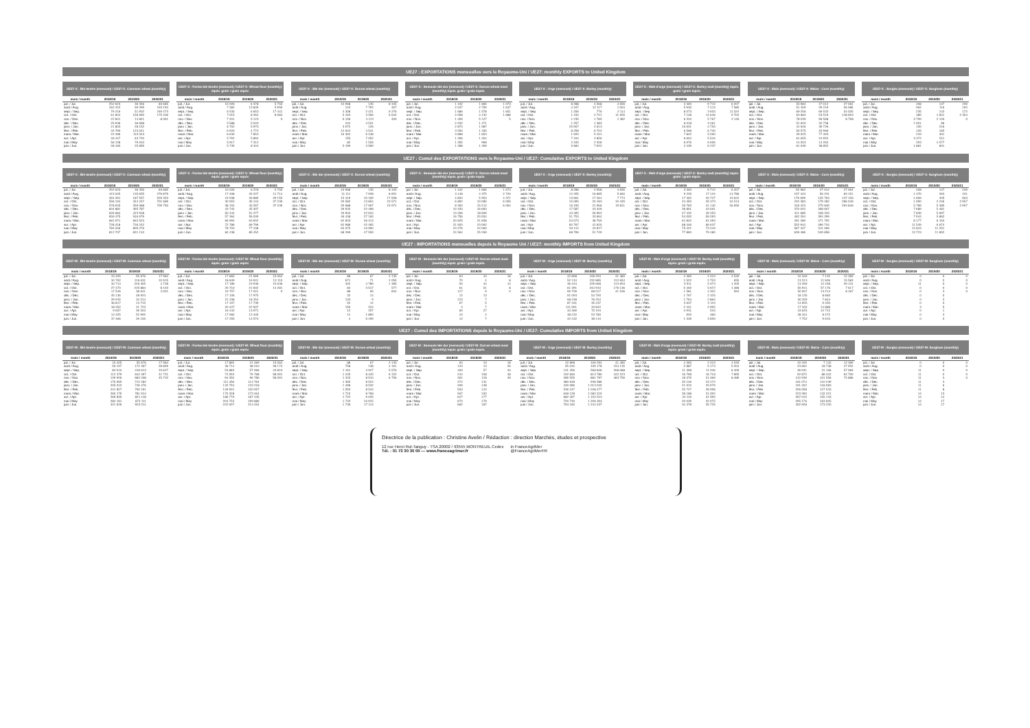UE27 : EXPORTATIONS mensuelles vers le Royaume-Uni / UE27: monthly EXPORTS to United Kingdom
| UE27-X : Blé tendre (mensuel) / UE27-X: Common wheat (monthly) | | | |
| --- | --- | --- | --- |
| mois / month | 2018/19 | 2019/20 | 2020/21 |
| juil. / Jul. | 252 623 | 36 356 | 83 685 |
| août / Aug. | 162 422 | 99 299 | 193 194 |
| sept. / Sep. | 79 216 | 51 902 | 249 473 |
| oct. / Oct. | 61 844 | 156 690 | 175 336 |
| nov. / Nov. | 22 841 | 14 841 | 8 061 |
| déc. / Dec. | 25 936 | 36 698 | |
| janv. / Jan. | 21 803 | 28 152 | |
| févr. / Feb. | 32 790 | 123 041 | |
| mars / Mar. | 22 496 | 115 543 | |
| avr. / Apr. | 46 447 | 63 720 | |
| mai / May | 56 128 | 79 034 | |
| juin / Jun. | 28 160 | 25 859 | |
| UE27-X : Farine blé tendre (mensuel) / UE27-X: Wheat flour (monthly) équiv. grain / grain equiv. | | | |
| --- | --- | --- | --- |
| mois / month | 2018/19 | 2019/20 | 2020/21 |
| juil. / Jul. | 10 026 | 6 378 | 5 755 |
| août / Aug. | 7 382 | 13 849 | 5 959 |
| sept. / Sep. | 6 530 | 6 653 | 17 441 |
| oct. / Oct. | 7 015 | 8 264 | 8 084 |
| nov. / Nov. | 7 201 | 5 123 | 0 |
| déc. / Dec. | 5 588 | 5 040 | |
| janv. / Jan. | 6 702 | 5 970 | |
| févr. / Feb. | 6 920 | 4 772 | |
| mars / Mar. | 6 630 | 7 853 | |
| avr. / Apr. | 5 792 | 5 894 | |
| mai / May | 5 917 | 7 312 | |
| juin / Jun. | 5 735 | 8 344 | |
| UE27-X : Blé dur (mensuel) / UE27-X: Durum wheat (monthly) | | | |
| --- | --- | --- | --- |
| mois / month | 2018/19 | 2019/20 | 2020/21 |
| juil. / Jul. | 10 968 | 135 | 8 345 |
| août / Aug. | 143 | 7 792 | 307 |
| sept. / Sep. | 4 308 | 2 421 | 9 276 |
| oct. / Oct. | 5 163 | 3 506 | 5 644 |
| nov. / Nov. | 9 106 | 4 113 | 400 |
| déc. / Dec. | 244 | 4 531 | |
| janv. / Jan. | 3 972 | 126 | |
| févr. / Feb. | 12 644 | 4 541 | |
| mars / Mar. | 16 394 | 9 248 | |
| avr. / Apr. | 155 | 7 052 | |
| mai / May | 82 | 1 526 | |
| juin / Jun. | 5 199 | 3 569 | |
| UE27-X : Semoule blé dur (mensuel) / UE27-X: Durum wheat meal (monthly) équiv. grain / grain équiv. | | | |
| --- | --- | --- | --- |
| mois / month | 2018/19 | 2019/20 | 2020/21 |
| juil. / Jul. | 1 102 | 1 666 | 1 073 |
| août / Aug. | 2 047 | 2 709 | 1 647 |
| sept. / Sep. | 1 686 | 1 578 | 1 651 |
| oct. / Oct. | 2 058 | 4 132 | 1 688 |
| nov. / Nov. | 1 409 | 5 127 | 5 |
| déc. / Dec. | 2 032 | 1 471 | |
| janv. / Jan. | 2 874 | 1 987 | |
| févr. / Feb. | 3 550 | 1 335 | |
| mars / Mar. | 3 868 | 1 653 | |
| avr. / Apr. | 1 296 | 1 404 | |
| mai / May | 1 355 | 998 | |
| juin / Jun. | 1 288 | 1 209 | |
| UE27-X : Orge (mensuel) / UE27-X: Barley (monthly) | | | |
| --- | --- | --- | --- |
| mois / month | 2018/19 | 2019/20 | 2020/21 |
| juil. / Jul. | 8 288 | 4 568 | 4 656 |
| août / Aug. | 4 167 | 12 117 | 1 004 |
| sept. / Sep. | 1 206 | 776 | 2 114 |
| oct. / Oct. | 1 434 | 2 721 | 11 655 |
| nov. / Nov. | 1 235 | 1 785 | 1 382 |
| déc. / Dec. | 1 257 | 1 383 | |
| janv. / Jan. | 25 907 | 2 613 | |
| févr. / Feb. | 8 258 | 6 702 | |
| mars / Mar. | 1 920 | 5 101 | |
| avr. / Apr. | 7 194 | 2 856 | |
| mai / May | 2 345 | 2 306 | |
| juin / Jun. | 5 684 | 7 922 | |
| UE27-X : Malt d'orge (mensuel) / UE27-X: Barley malt (monthly) équiv. grain / grain équiv. | | | |
| --- | --- | --- | --- |
| mois / month | 2018/19 | 2019/20 | 2020/21 |
| juil. / Jul. | 3 300 | 9 712 | 6 207 |
| août / Aug. | 5 930 | 7 413 | 7 580 |
| sept. / Sep. | 8 073 | 3 603 | 11 024 |
| oct. / Oct. | 7 148 | 14 646 | 9 702 |
| nov. / Nov. | 6 334 | 5 767 | 2 146 |
| déc. / Dec. | 6 018 | 3 461 | |
| janv. / Jan. | 10 631 | 4 753 | |
| févr. / Feb. | 6 568 | 6 740 | |
| mars / Mar. | 7 842 | 5 000 | |
| avr. / Apr. | 6 604 | 5 544 | |
| mai / May | 6 976 | 6 606 | |
| juin / Jun. | 2 439 | 6 237 | |
| UE27-X : Maïs (mensuel) / UE27-X: Maize - Corn (monthly) | | | |
| --- | --- | --- | --- |
| mois / month | 2018/19 | 2019/20 | 2020/21 |
| juil. / Jul. | 55 984 | 27 012 | 27 064 |
| août / Aug. | 51 459 | 29 219 | 56 086 |
| sept. / Sep. | 69 256 | 69 532 | 54 005 |
| oct. / Oct. | 63 684 | 53 519 | 148 693 |
| nov. / Nov. | 78 039 | 96 568 | 8 798 |
| déc. / Dec. | 51 620 | 32 758 | |
| janv. / Jan. | 41 646 | 39 726 | |
| févr. / Feb. | 50 575 | 45 966 | |
| mars / Mar. | 29 025 | 77 493 | |
| avr. / Apr. | 61 655 | 24 952 | |
| mai / May | 14 503 | 14 262 | |
| juin / Jun. | 61 039 | 38 852 | |
| UE27-X : Sorgho (mensuel) / UE27-X: Sorghum (monthly) | | | |
| --- | --- | --- | --- |
| mois / month | 2018/19 | 2019/20 | 2020/21 |
| juil. / Jul. | 408 | 147 | 239 |
| août / Aug. | 962 | 116 | 192 |
| sept. / Sep. | 235 | 142 | 172 |
| oct. / Oct. | 385 | 1 841 | 2 354 |
| nov. / Nov. | 3 799 | 2 140 | 0 |
| déc. / Dec. | 1 901 | 96 | |
| janv. / Jan. | 150 | 216 | |
| févr. / Feb. | 105 | 165 | |
| mars / Mar. | 233 | 301 | |
| avr. / Apr. | 3 372 | 511 | |
| mai / May | 293 | 4 577 | |
| juin / Jun. | 1 881 | 601 | |
UE27 : Cumul des EXPORTATIONS vers le Royaume-Uni / UE27: Cumulative EXPORTS to United Kingdom
| UE27-X : Blé tendre (mensuel) / UE27-X: Common wheat (monthly) | | | |
| --- | --- | --- | --- |
| mois / month | 2018/19 | 2019/20 | 2020/21 |
| juil. / Jul. | 252 623 | 36 356 | 83 685 |
| août / Aug. | 415 045 | 135 655 | 276 879 |
| sept. / Sep. | 494 261 | 187 557 | 526 353 |
| oct. / Oct. | 556 104 | 344 247 | 701 689 |
| nov. / Nov. | 578 945 | 359 088 | 709 750 |
| déc. / Dec. | 604 881 | 395 787 | |
| janv. / Jan. | 626 684 | 423 938 | |
| févr. / Feb. | 659 475 | 546 979 | |
| mars / Mar. | 681 971 | 662 523 | |
| avr. / Apr. | 728 418 | 726 242 | |
| mai / May | 784 546 | 805 276 | |
| juin / Jun. | 812 707 | 831 134 | |
| UE27-X : Farine blé tendre (mensuel) / UE27-X: Wheat flour (monthly) équiv. grain / grain equiv. | | | |
| --- | --- | --- | --- |
| mois / month | 2018/19 | 2019/20 | 2020/21 |
| juil. / Jul. | 10 026 | 6 378 | 5 755 |
| août / Aug. | 17 408 | 20 227 | 11 714 |
| sept. / Sep. | 23 938 | 26 880 | 29 155 |
| oct. / Oct. | 30 953 | 35 144 | 37 239 |
| nov. / Nov. | 38 154 | 40 267 | 37 239 |
| déc. / Dec. | 43 742 | 45 307 | |
| janv. / Jan. | 50 444 | 51 277 | |
| févr. / Feb. | 57 364 | 56 049 | |
| mars / Mar. | 66 994 | 63 902 | |
| avr. / Apr. | 72 786 | 69 796 | |
| mai / May | 78 703 | 77 108 | |
| juin / Jun. | 84 438 | 85 452 | |
| UE27-X : Blé dur (mensuel) / UE27-X: Durum wheat (monthly) | | | |
| --- | --- | --- | --- |
| mois / month | 2018/19 | 2019/20 | 2020/21 |
| juil. / Jul. | 10 968 | 135 | 8 345 |
| août / Aug. | 11 111 | 7 928 | 8 651 |
| sept. / Sep. | 15 419 | 10 349 | 17 928 |
| oct. / Oct. | 20 582 | 13 854 | 23 571 |
| nov. / Nov. | 29 688 | 17 967 | 23 971 |
| déc. / Dec. | 29 932 | 22 498 | |
| janv. / Jan. | 33 904 | 22 624 | |
| févr. / Feb. | 46 448 | 27 165 | |
| mars / Mar. | 62 833 | 36 413 | |
| avr. / Apr. | 62 988 | 42 465 | |
| mai / May | 63 070 | 43 990 | |
| juin / Jun. | 68 269 | 47 559 | |
| UE27-X : Semoule blé dur (mensuel) / UE27-X: Durum wheat meal (monthly) équiv. grain / grain équiv. | | | |
| --- | --- | --- | --- |
| mois / month | 2018/19 | 2019/20 | 2020/21 |
| juil. / Jul. | 1 102 | 1 666 | 1 073 |
| août / Aug. | 3 148 | 4 375 | 2 720 |
| sept. / Sep. | 4 834 | 5 953 | 4 371 |
| oct. / Oct. | 6 892 | 10 085 | 6 059 |
| nov. / Nov. | 8 300 | 15 212 | 6 064 |
| déc. / Dec. | 10 333 | 16 683 | |
| janv. / Jan. | 13 206 | 18 669 | |
| févr. / Feb. | 16 756 | 20 004 | |
| mars / Mar. | 20 625 | 21 658 | |
| avr. / Apr. | 21 920 | 23 062 | |
| mai / May | 23 276 | 24 060 | |
| juin / Jun. | 24 564 | 25 269 | |
| UE27-X : Orge (mensuel) / UE27-X: Barley (monthly) | | | |
| --- | --- | --- | --- |
| mois / month | 2018/19 | 2019/20 | 2020/21 |
| juil. / Jul. | 8 288 | 4 568 | 4 656 |
| août / Aug. | 12 455 | 16 685 | 5 660 |
| sept. / Sep. | 13 661 | 17 461 | 7 774 |
| oct. / Oct. | 15 095 | 20 183 | 19 429 |
| nov. / Nov. | 16 330 | 21 966 | 20 811 |
| déc. / Dec. | 17 587 | 23 349 | |
| janv. / Jan. | 43 495 | 26 962 | |
| févr. / Feb. | 51 753 | 33 664 | |
| mars / Mar. | 53 573 | 38 765 | |
| avr. / Apr. | 60 767 | 41 620 | |
| mai / May | 63 112 | 43 927 | |
| juin / Jun. | 68 796 | 51 749 | |
| UE27-X : Malt d'orge (mensuel) / UE27-X: Barley malt (monthly) équiv. grain / grain équiv. | | | |
| --- | --- | --- | --- |
| mois / month | 2018/19 | 2019/20 | 2020/21 |
| juil. / Jul. | 3 300 | 9 712 | 6 207 |
| août / Aug. | 9 230 | 17 124 | 13 786 |
| sept. / Sep. | 17 302 | 20 727 | 24 811 |
| oct. / Oct. | 24 450 | 35 373 | 34 513 |
| nov. / Nov. | 30 783 | 41 140 | 36 659 |
| déc. / Dec. | 36 801 | 44 601 | |
| janv. / Jan. | 47 432 | 49 353 | |
| févr. / Feb. | 54 000 | 56 093 | |
| mars / Mar. | 61 842 | 61 093 | |
| avr. / Apr. | 68 446 | 66 637 | |
| mai / May | 75 421 | 73 243 | |
| juin / Jun. | 77 860 | 79 480 | |
| UE27-X : Maïs (mensuel) / UE27-X: Maize - Corn (monthly) | | | |
| --- | --- | --- | --- |
| mois / month | 2018/19 | 2019/20 | 2020/21 |
| juil. / Jul. | 55 984 | 27 012 | 27 064 |
| août / Aug. | 107 443 | 56 231 | 83 151 |
| sept. / Sep. | 176 699 | 125 763 | 137 156 |
| oct. / Oct. | 240 383 | 179 282 | 286 049 |
| nov. / Nov. | 318 423 | 275 849 | 294 846 |
| déc. / Dec. | 370 042 | 308 607 | |
| janv. / Jan. | 411 689 | 348 333 | |
| févr. / Feb. | 462 264 | 394 299 | |
| mars / Mar. | 491 289 | 471 792 | |
| avr. / Apr. | 552 944 | 496 744 | |
| mai / May | 567 447 | 511 006 | |
| juin / Jun. | 628 486 | 549 858 | |
| UE27-X : Sorgho (mensuel) / UE27-X: Sorghum (monthly) | | | |
| --- | --- | --- | --- |
| mois / month | 2018/19 | 2019/20 | 2020/21 |
| juil. / Jul. | 408 | 147 | 239 |
| août / Aug. | 1 370 | 263 | 431 |
| sept. / Sep. | 1 606 | 405 | 603 |
| oct. / Oct. | 1 990 | 2 246 | 2 957 |
| nov. / Nov. | 5 789 | 5 385 | 2 957 |
| déc. / Dec. | 7 689 | 5 481 | |
| janv. / Jan. | 7 839 | 5 697 | |
| févr. / Feb. | 7 944 | 5 862 | |
| mars / Mar. | 8 177 | 6 163 | |
| avr. / Apr. | 11 549 | 6 674 | |
| mai / May | 11 843 | 11 251 | |
| juin / Jun. | 13 723 | 11 852 | |
UE27 : IMPORTATIONS mensuelles depuis le Royaume Uni / UE27: monthly IMPORTS from United Kingdom
| UE27-M : Blé tendre (mensuel) / UE27-M: Common wheat (monthly) | | | |
| --- | --- | --- | --- |
| mois / month | 2018/19 | 2019/20 | 2020/21 |
| juil. / Jul. | 15 405 | 55 676 | 17 984 |
| août / Aug. | 34 792 | 116 631 | 10 915 |
| sept. / Sep. | 34 713 | 246 305 | 4 728 |
| oct. / Oct. | 27 470 | 225 884 | 8 103 |
| nov. / Nov. | 17 546 | 38 641 | 4 001 |
| déc. / Dec. | 45 136 | 28 924 | |
| janv. / Jan. | 29 945 | 34 214 | |
| févr. / Feb. | 36 817 | 13 715 | |
| mars / Mar. | 18 352 | 21 723 | |
| avr. / Apr. | 9 657 | 39 204 | |
| mai / May | 14 325 | 52 992 | |
| juin / Jun. | 37 466 | 29 100 | |
| UE27-M : Farine blé tendre (mensuel) / UE27-M: Wheat flour (monthly) équiv. grain / grain equiv. | | | |
| --- | --- | --- | --- |
| mois / month | 2018/19 | 2019/20 | 2020/21 |
| juil. / Jul. | 17 865 | 21 069 | 15 064 |
| août / Aug. | 18 849 | 16 941 | 13 110 |
| sept. / Sep. | 17 189 | 19 936 | 15 636 |
| oct. / Oct. | 20 710 | 21 602 | 14 281 |
| nov. / Nov. | 19 757 | 17 021 | 0 |
| déc. / Dec. | 17 106 | 17 975 | |
| janv. / Jan. | 21 338 | 18 454 | |
| févr. / Feb. | 17 107 | 17 739 | |
| mars / Mar. | 20 427 | 22 507 | |
| avr. / Apr. | 16 442 | 13 971 | |
| mai / May | 17 982 | 12 445 | |
| juin / Jun. | 17 255 | 14 574 | |
| UE27-M : Blé dur (mensuel) / UE27-M: Durum wheat (monthly) | | | |
| --- | --- | --- | --- |
| mois / month | 2018/19 | 2019/20 | 2020/21 |
| juil. / Jul. | 88 | 67 | 2 135 |
| août / Aug. | 671 | 71 | 2 055 |
| sept. / Sep. | 402 | 4 789 | 1 385 |
| oct. / Oct. | 84 | 3 517 | 577 |
| nov. / Nov. | 88 | 65 | 604 |
| déc. / Dec. | 32 | 14 | |
| janv. / Jan. | 133 | 9 | |
| févr. / Feb. | 52 | 12 | |
| mars / Mar. | 159 | 224 | |
| avr. / Apr. | 12 | 257 | |
| mai / May | 11 | 1 890 | |
| juin / Jun. | 4 | 6 199 | |
| UE27-M : Semoule blé dur (mensuel) / UE27-M: Durum wheat meal (monthly) équiv. grain / grain équiv. | | | |
| --- | --- | --- | --- |
| mois / month | 2018/19 | 2019/20 | 2020/21 |
| juil. / Jul. | 63 | 10 | 18 |
| août / Aug. | 70 | 4 | 8 |
| sept. / Sep. | 50 | 44 | 14 |
| oct. / Oct. | 61 | 51 | 8 |
| nov. / Nov. | 117 | 9 | 0 |
| déc. / Dec. | 12 | 13 | |
| janv. / Jan. | 123 | 7 | |
| févr. / Feb. | 67 | 5 | |
| mars / Mar. | 4 | 7 | |
| avr. / Apr. | 60 | 27 | |
| mai / May | 43 | 2 | |
| juin / Jun. | 12 | 7 | |
| UE27-M : Orge (mensuel) / UE27-M: Barley (monthly) | | | |
| --- | --- | --- | --- |
| mois / month | 2018/19 | 2019/20 | 2020/21 |
| juil. / Jul. | 42 898 | 106 294 | 41 480 |
| août / Aug. | 52 134 | 232 885 | 112 654 |
| sept. / Sep. | 36 424 | 229 668 | 113 953 |
| oct. / Oct. | 61 391 | 244 934 | 176 136 |
| nov. / Nov. | 96 709 | 68 017 | 41 536 |
| déc. / Dec. | 91 093 | 54 790 | |
| janv. / Jan. | 68 438 | 76 454 | |
| févr. / Feb. | 87 161 | 35 437 | |
| mars / Mar. | 111 991 | 33 842 | |
| avr. / Apr. | 34 369 | 70 194 | |
| mai / May | 38 232 | 53 780 | |
| juin / Jun. | 42 432 | 38 134 | |
| UE27-M : Malt d'orge (mensuel) / UE27-M: Barley malt (monthly) équiv. grain / grain équiv. | | | |
| --- | --- | --- | --- |
| mois / month | 2018/19 | 2019/20 | 2020/21 |
| juil. / Jul. | 4 365 | 2 419 | 4 549 |
| août / Aug. | 1 522 | 2 753 | 655 |
| sept. / Sep. | 5 511 | 5 073 | 1 205 |
| oct. / Oct. | 5 400 | 5 672 | 1 486 |
| nov. / Nov. | 1 581 | 4 352 | 594 |
| déc. / Dec. | 1 767 | 2 105 | |
| janv. / Jan. | 1 764 | 2 884 | |
| févr. / Feb. | 3 637 | 2 119 | |
| mars / Mar. | 2 441 | 2 995 | |
| avr. / Apr. | 3 931 | 533 | |
| mai / May | 920 | 480 | |
| juin / Jun. | 1 339 | 3 659 | |
| UE27-M : Maïs (mensuel) / UE27-M: Maize - Corn (monthly) | | | |
| --- | --- | --- | --- |
| mois / month | 2018/19 | 2019/20 | 2020/21 |
| juil. / Jul. | 10 349 | 7 132 | 12 369 |
| août / Aug. | 13 313 | 11 606 | 15 583 |
| sept. / Sep. | 13 269 | 12 428 | 29 131 |
| oct. / Oct. | 55 941 | 57 176 | 7 617 |
| nov. / Nov. | 50 067 | 13 214 | 8 187 |
| déc. / Dec. | 18 135 | 8 683 | |
| janv. / Jan. | 30 329 | 7 844 | |
| févr. / Feb. | 14 655 | 9 450 | |
| mars / Mar. | 17 332 | 14 888 | |
| avr. / Apr. | 43 625 | 12 712 | |
| mai / May | 28 161 | 8 472 | |
| juin / Jun. | 7 752 | 9 615 | |
| UE27-M : Sorgho (mensuel) / UE27-M: Sorghum (monthly) | | | |
| --- | --- | --- | --- |
| mois / month | 2018/19 | 2019/20 | 2020/21 |
| juil. / Jul. | 0 | 0 | 0 |
| août / Aug. | 0 | 0 | 0 |
| sept. / Sep. | 11 | 0 | 0 |
| oct. / Oct. | 0 | 0 | 0 |
| nov. / Nov. | 0 | 3 | 0 |
| déc. / Dec. | 0 | 0 | |
| janv. / Jan. | 0 | 3 | |
| févr. / Feb. | 0 | 0 | |
| mars / Mar. | 3 | 5 | |
| avr. / Apr. | 0 | 1 | |
| mai / May | 0 | 3 | |
| juin / Jun. | 0 | 0 | |
UE27 : Cumul des IMPORTATIONS depuis le Royaume-Uni / UE27: Cumulative IMPORTS from United Kingdom
| UE27-M : Blé tendre (mensuel) / UE27-M: Common wheat (monthly) | | | |
| --- | --- | --- | --- |
| mois / month | 2018/19 | 2019/20 | 2020/21 |
| juil. / Jul. | 15 405 | 55 676 | 17 984 |
| août / Aug. | 50 197 | 172 307 | 28 899 |
| sept. / Sep. | 84 910 | 418 613 | 33 627 |
| oct. / Oct. | 112 379 | 644 497 | 41 731 |
| nov. / Nov. | 129 926 | 683 338 | 45 732 |
| déc. / Dec. | 175 065 | 712 262 | |
| janv. / Jan. | 205 010 | 746 476 | |
| févr. / Feb. | 241 827 | 760 191 | |
| mars / Mar. | 260 179 | 781 914 | |
| avr. / Apr. | 269 835 | 821 118 | |
| mai / May | 284 161 | 874 111 | |
| juin / Jun. | 321 626 | 903 211 | |
| UE27-M : Farine blé tendre (mensuel) / UE27-M: Wheat flour (monthly) équiv. grain / grain equiv. | | | |
| --- | --- | --- | --- |
| mois / month | 2018/19 | 2019/20 | 2020/21 |
| juil. / Jul. | 17 865 | 21 069 | 15 064 |
| août / Aug. | 36 714 | 38 010 | 28 174 |
| sept. / Sep. | 53 883 | 57 966 | 43 810 |
| oct. / Oct. | 74 593 | 79 768 | 58 091 |
| nov. / Nov. | 94 350 | 96 789 | 58 091 |
| déc. / Dec. | 111 456 | 114 764 | |
| janv. / Jan. | 132 794 | 133 218 | |
| févr. / Feb. | 149 901 | 150 957 | |
| mars / Mar. | 170 328 | 173 464 | |
| avr. / Apr. | 186 770 | 187 435 | |
| mai / May | 204 752 | 199 880 | |
| juin / Jun. | 222 007 | 214 454 | |
| UE27-M : Blé dur (mensuel) / UE27-M: Durum wheat (monthly) | | | |
| --- | --- | --- | --- |
| mois / month | 2018/19 | 2019/20 | 2020/21 |
| juil. / Jul. | 88 | 67 | 2 135 |
| août / Aug. | 758 | 138 | 4 191 |
| sept. / Sep. | 1 161 | 4 927 | 5 576 |
| oct. / Oct. | 1 245 | 8 445 | 6 152 |
| nov. / Nov. | 1 333 | 8 510 | 6 756 |
| déc. / Dec. | 1 365 | 8 524 | |
| janv. / Jan. | 1 498 | 8 532 | |
| févr. / Feb. | 1 550 | 8 544 | |
| mars / Mar. | 1 710 | 8 768 | |
| avr. / Apr. | 1 722 | 9 025 | |
| mai / May | 1 733 | 10 915 | |
| juin / Jun. | 1 736 | 17 114 | |
| UE27-M : Semoule blé dur (mensuel) / UE27-M: Durum wheat meal (monthly) équiv. grain / grain équiv. | | | |
| --- | --- | --- | --- |
| mois / month | 2018/19 | 2019/20 | 2020/21 |
| juil. / Jul. | 63 | 10 | 18 |
| août / Aug. | 133 | 13 | 26 |
| sept. / Sep. | 183 | 57 | 40 |
| oct. / Oct. | 244 | 108 | 48 |
| nov. / Nov. | 361 | 118 | 49 |
| déc. / Dec. | 374 | 131 | |
| janv. / Jan. | 496 | 138 | |
| févr. / Feb. | 563 | 143 | |
| mars / Mar. | 567 | 150 | |
| avr. / Apr. | 627 | 177 | |
| mai / May | 670 | 179 | |
| juin / Jun. | 682 | 187 | |
| UE27-M : Orge (mensuel) / UE27-M: Barley (monthly) | | | |
| --- | --- | --- | --- |
| mois / month | 2018/19 | 2019/20 | 2020/21 |
| juil. / Jul. | 42 898 | 106 294 | 41 480 |
| août / Aug. | 95 032 | 339 178 | 154 135 |
| sept. / Sep. | 131 456 | 568 846 | 268 088 |
| oct. / Oct. | 192 846 | 813 780 | 442 223 |
| nov. / Nov. | 289 555 | 881 797 | 483 759 |
| déc. / Dec. | 380 648 | 936 586 | |
| janv. / Jan. | 449 086 | 1 013 040 | |
| févr. / Feb. | 536 247 | 1 048 477 | |
| mars / Mar. | 648 128 | 1 082 319 | |
| avr. / Apr. | 682 497 | 1 152 513 | |
| mai / May | 720 730 | 1 206 303 | |
| juin / Jun. | 763 160 | 1 244 437 | |
| UE27-M : Malt d'orge (mensuel) / UE27-M: Barley malt (monthly) équiv. grain / grain équiv. | | | |
| --- | --- | --- | --- |
| mois / month | 2018/19 | 2019/20 | 2020/21 |
| juil. / Jul. | 4 365 | 2 419 | 4 549 |
| août / Aug. | 5 887 | 5 173 | 5 204 |
| sept. / Sep. | 11 398 | 11 046 | 6 409 |
| oct. / Oct. | 16 798 | 16 718 | 7 895 |
| nov. / Nov. | 18 379 | 21 069 | 8 489 |
| déc. / Dec. | 20 146 | 23 174 | |
| janv. / Jan. | 21 910 | 25 979 | |
| févr. / Feb. | 25 747 | 28 098 | |
| mars / Mar. | 28 188 | 31 092 | |
| avr. / Apr. | 32 119 | 31 595 | |
| mai / May | 33 039 | 32 075 | |
| juin / Jun. | 34 378 | 35 735 | |
| UE27-M : Maïs (mensuel) / UE27-M: Maize - Corn (monthly) | | | |
| --- | --- | --- | --- |
| mois / month | 2018/19 | 2019/20 | 2020/21 |
| juil. / Jul. | 10 349 | 7 132 | 12 369 |
| août / Aug. | 23 662 | 18 738 | 27 952 |
| sept. / Sep. | 36 931 | 31 166 | 57 083 |
| oct. / Oct. | 92 872 | 88 342 | 64 700 |
| nov. / Nov. | 142 939 | 101 556 | 72 886 |
| déc. / Dec. | 161 074 | 110 239 | |
| janv. / Jan. | 191 402 | 118 083 | |
| févr. / Feb. | 206 058 | 127 533 | |
| mars / Mar. | 223 390 | 142 421 | |
| avr. / Apr. | 267 015 | 155 133 | |
| mai / May | 295 176 | 163 605 | |
| juin / Jun. | 302 928 | 173 220 | |
| UE27-M : Sorgho (mensuel) / UE27-M: Sorghum (monthly) | | | |
| --- | --- | --- | --- |
| mois / month | 2018/19 | 2019/20 | 2020/21 |
| juil. / Jul. | 0 | 0 | 0 |
| août / Aug. | 0 | 0 | 0 |
| sept. / Sep. | 11 | 0 | 0 |
| oct. / Oct. | 11 | 0 | 0 |
| nov. / Nov. | 11 | 3 | 0 |
| déc. / Dec. | 11 | 3 | |
| janv. / Jan. | 11 | 6 | |
| févr. / Feb. | 11 | 8 | |
| mars / Mar. | 14 | 13 | |
| avr. / Apr. | 14 | 14 | |
| mai / May | 14 | 17 | |
| juin / Jun. | 14 | 17 | |
Directrice de la publication : Christine Avelin / Rédaction : direction Marchés, études et prospective
12 rue Henri Rol-Tanguy - TSA 20002 / 93555 MONTREUIL Cedex
Tél. : 01 73 30 30 00 — www.franceagrimer.fr
in FranceAgriMer
@FranceAgriMerFR